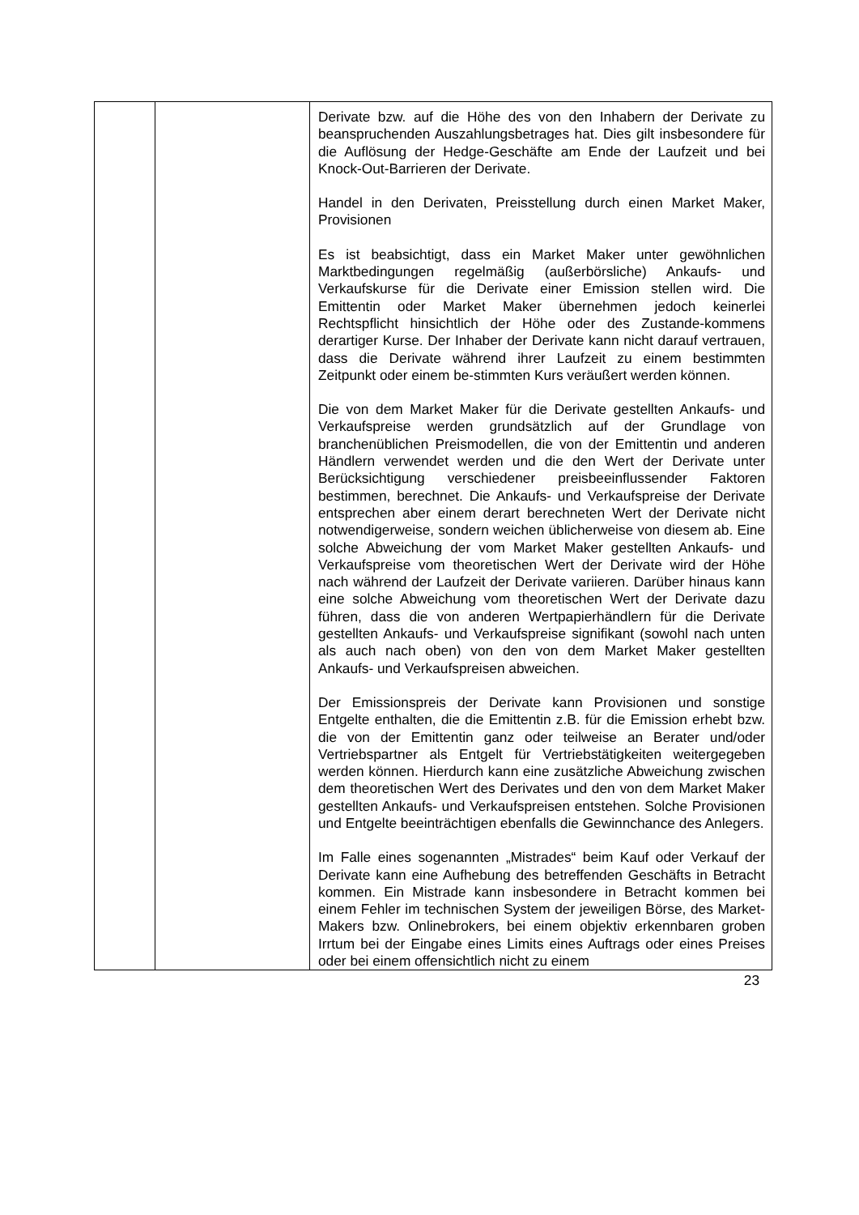| | | Derivate bzw. auf die Höhe des von den Inhabern der Derivate zu beanspruchenden Auszahlungsbetrages hat. Dies gilt insbesondere für die Auflösung der Hedge-Geschäfte am Ende der Laufzeit und bei Knock-Out-Barrieren der Derivate. Handel in den Derivaten, Preisstellung durch einen Market Maker, Provisionen Es ist beabsichtigt, dass ein Market Maker unter gewöhnlichen Marktbedingungen regelmäßig (außerbörsliche) Ankaufs- und Verkaufskurse für die Derivate einer Emission stellen wird. Die Emittentin oder Market Maker übernehmen jedoch keinerlei Rechtspflicht hinsichtlich der Höhe oder des Zustande-kommens derartiger Kurse. Der Inhaber der Derivate kann nicht darauf vertrauen, dass die Derivate während ihrer Laufzeit zu einem bestimmten Zeitpunkt oder einem be-stimmten Kurs veräußert werden können. Die von dem Market Maker für die Derivate gestellten Ankaufs- und Verkaufspreise werden grundsätzlich auf der Grundlage von branchenüblichen Preismodellen, die von der Emittentin und anderen Händlern verwendet werden und die den Wert der Derivate unter Berücksichtigung verschiedener preisbeeinflussender Faktoren bestimmen, berechnet. Die Ankaufs- und Verkaufspreise der Derivate entsprechen aber einem derart berechneten Wert der Derivate nicht notwendigerweise, sondern weichen üblicherweise von diesem ab. Eine solche Abweichung der vom Market Maker gestellten Ankaufs- und Verkaufspreise vom theoretischen Wert der Derivate wird der Höhe nach während der Laufzeit der Derivate variieren. Darüber hinaus kann eine solche Abweichung vom theoretischen Wert der Derivate dazu führen, dass die von anderen Wertpapierhändlern für die Derivate gestellten Ankaufs- und Verkaufspreise signifikant (sowohl nach unten als auch nach oben) von den von dem Market Maker gestellten Ankaufs- und Verkaufspreisen abweichen. Der Emissionspreis der Derivate kann Provisionen und sonstige Entgelte enthalten, die die Emittentin z.B. für die Emission erhebt bzw. die von der Emittentin ganz oder teilweise an Berater und/oder Vertriebspartner als Entgelt für Vertriebstätigkeiten weitergegeben werden können. Hierdurch kann eine zusätzliche Abweichung zwischen dem theoretischen Wert des Derivates und den von dem Market Maker gestellten Ankaufs- und Verkaufspreisen entstehen. Solche Provisionen und Entgelte beeinträchtigen ebenfalls die Gewinnchance des Anlegers. Im Falle eines sogenannten „Mistrades“ beim Kauf oder Verkauf der Derivate kann eine Aufhebung des betreffenden Geschäfts in Betracht kommen. Ein Mistrade kann insbesondere in Betracht kommen bei einem Fehler im technischen System der jeweiligen Börse, des Market-Makers bzw. Onlinebrokers, bei einem objektiv erkennbaren groben Irrtum bei der Eingabe eines Limits eines Auftrags oder eines Preises oder bei einem offensichtlich nicht zu einem |
23